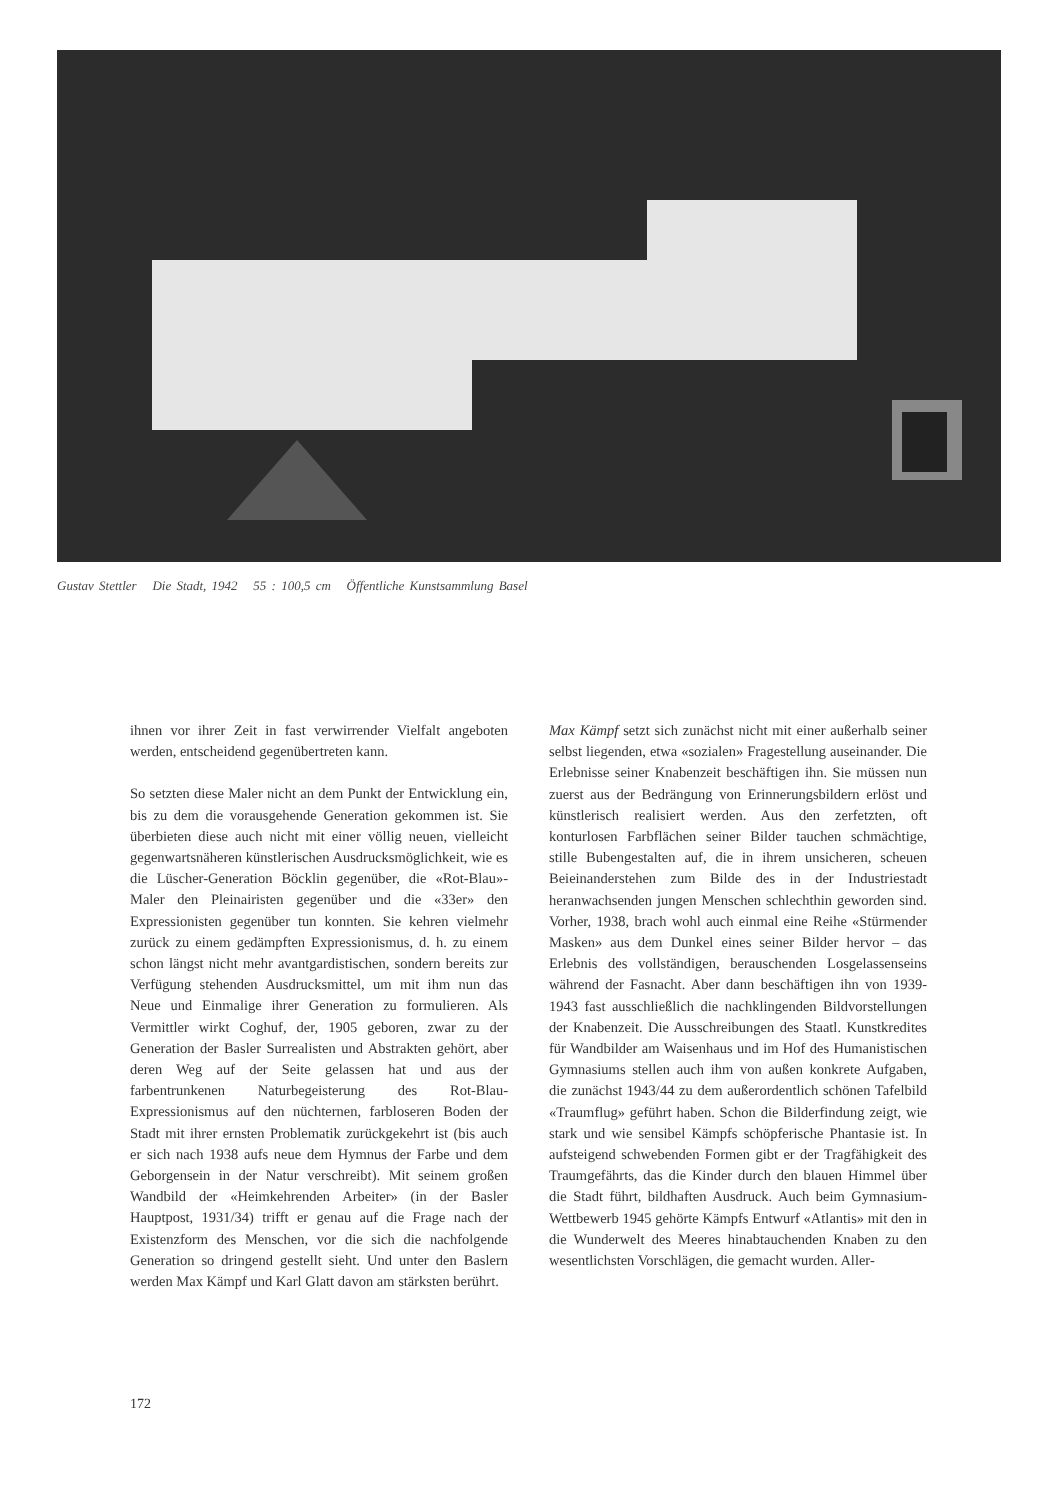Gustav Stettler Die Stadt, 1942 55 : 100,5 cm Öffentliche Kunstsammlung Basel
ihnen vor ihrer Zeit in fast verwirrender Vielfalt angeboten werden, entscheidend gegenübertreten kann.
So setzten diese Maler nicht an dem Punkt der Entwicklung ein, bis zu dem die vorausgehende Generation gekommen ist. Sie überbieten diese auch nicht mit einer völlig neuen, vielleicht gegenwartsnäheren künstlerischen Ausdrucksmöglichkeit, wie es die Lüscher-Generation Böcklin gegenüber, die «Rot-Blau»-Maler den Pleinairisten gegenüber und die «33er» den Expressionisten gegenüber tun konnten. Sie kehren vielmehr zurück zu einem gedämpften Expressionismus, d. h. zu einem schon längst nicht mehr avantgardistischen, sondern bereits zur Verfügung stehenden Ausdrucksmittel, um mit ihm nun das Neue und Einmalige ihrer Generation zu formulieren. Als Vermittler wirkt Coghuf, der, 1905 geboren, zwar zu der Generation der Basler Surrealisten und Abstrakten gehört, aber deren Weg auf der Seite gelassen hat und aus der farbentrunkenen Naturbegeisterung des Rot-Blau-Expressionismus auf den nüchternen, farbloseren Boden der Stadt mit ihrer ernsten Problematik zurückgekehrt ist (bis auch er sich nach 1938 aufs neue dem Hymnus der Farbe und dem Geborgensein in der Natur verschreibt). Mit seinem großen Wandbild der «Heimkehrenden Arbeiter» (in der Basler Hauptpost, 1931/34) trifft er genau auf die Frage nach der Existenzform des Menschen, vor die sich die nachfolgende Generation so dringend gestellt sieht. Und unter den Baslern werden Max Kämpf und Karl Glatt davon am stärksten berührt.
Max Kämpf setzt sich zunächst nicht mit einer außerhalb seiner selbst liegenden, etwa «sozialen» Fragestellung auseinander. Die Erlebnisse seiner Knabenzeit beschäftigen ihn. Sie müssen nun zuerst aus der Bedrängung von Erinnerungsbildern erlöst und künstlerisch realisiert werden. Aus den zerfetzten, oft konturlosen Farbflächen seiner Bilder tauchen schmächtige, stille Bubengestalten auf, die in ihrem unsicheren, scheuen Beieinanderstehen zum Bilde des in der Industriestadt heranwachsenden jungen Menschen schlechthin geworden sind. Vorher, 1938, brach wohl auch einmal eine Reihe «Stürmender Masken» aus dem Dunkel eines seiner Bilder hervor – das Erlebnis des vollständigen, berauschenden Losgelassenseins während der Fasnacht. Aber dann beschäftigen ihn von 1939-1943 fast ausschließlich die nachklingenden Bildvorstellungen der Knabenzeit. Die Ausschreibungen des Staatl. Kunstkredites für Wandbilder am Waisenhaus und im Hof des Humanistischen Gymnasiums stellen auch ihm von außen konkrete Aufgaben, die zunächst 1943/44 zu dem außerordentlich schönen Tafelbild «Traumflug» geführt haben. Schon die Bilderfindung zeigt, wie stark und wie sensibel Kämpfs schöpferische Phantasie ist. In aufsteigend schwebenden Formen gibt er der Tragfähigkeit des Traumgefährts, das die Kinder durch den blauen Himmel über die Stadt führt, bildhaften Ausdruck. Auch beim Gymnasium-Wettbewerb 1945 gehörte Kämpfs Entwurf «Atlantis» mit den in die Wunderwelt des Meeres hinabtauchenden Knaben zu den wesentlichsten Vorschlägen, die gemacht wurden. Aller-
172